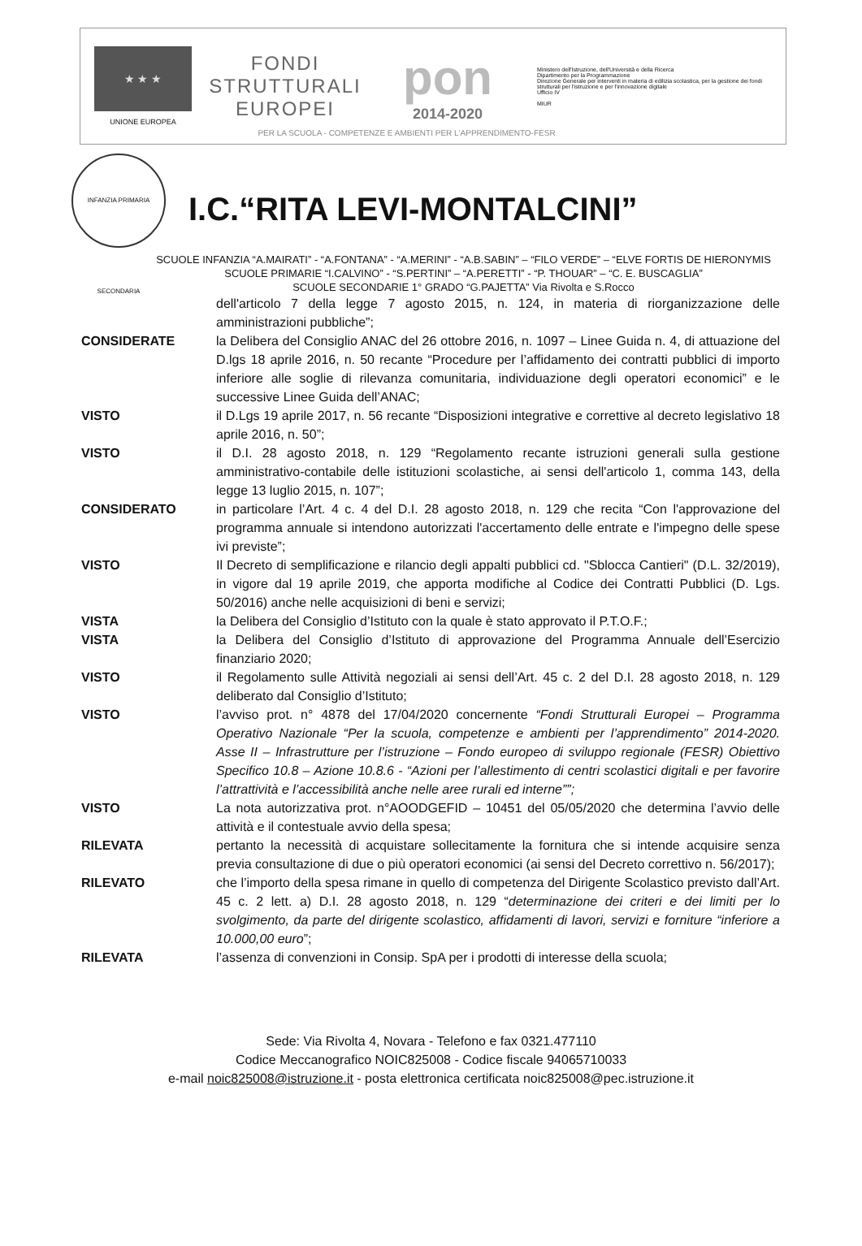★ ★ ★
UNIONE EUROPEA
FONDI
STRUTTURALI
EUROPEI
pon
2014-2020
Ministero dell'Istruzione, dell'Università e della Ricerca
Dipartimento per la Programmazione
Direzione Generale per interventi in materia di edilizia scolastica, per la gestione dei fondi strutturali per l'istruzione e per l'innovazione digitale
Ufficio IV
MIUR
PER LA SCUOLA - COMPETENZE E AMBIENTI PER L'APPRENDIMENTO-FESR
INFANZIA PRIMARIA SECONDARIA
I.C.“RITA LEVI-MONTALCINI”
SCUOLE INFANZIA “A.MAIRATI” - “A.FONTANA” - “A.MERINI” - “A.B.SABIN” – “FILO VERDE” – “ELVE FORTIS DE HIERONYMIS
SCUOLE PRIMARIE “I.CALVINO” - “S.PERTINI” – “A.PERETTI” - “P. THOUAR” – “C. E. BUSCAGLIA”
SCUOLE SECONDARIE 1° GRADO “G.PAJETTA” Via Rivolta e S.Rocco
dell'articolo 7 della legge 7 agosto 2015, n. 124, in materia di riorganizzazione delle amministrazioni pubbliche”;
CONSIDERATE la Delibera del Consiglio ANAC del 26 ottobre 2016, n. 1097 – Linee Guida n. 4, di attuazione del D.lgs 18 aprile 2016, n. 50 recante “Procedure per l’affidamento dei contratti pubblici di importo inferiore alle soglie di rilevanza comunitaria, individuazione degli operatori economici” e le successive Linee Guida dell’ANAC;
VISTO il D.Lgs 19 aprile 2017, n. 56 recante “Disposizioni integrative e correttive al decreto legislativo 18 aprile 2016, n. 50”;
VISTO il D.I. 28 agosto 2018, n. 129 “Regolamento recante istruzioni generali sulla gestione amministrativo-contabile delle istituzioni scolastiche, ai sensi dell'articolo 1, comma 143, della legge 13 luglio 2015, n. 107”;
CONSIDERATO in particolare l’Art. 4 c. 4 del D.I. 28 agosto 2018, n. 129 che recita “Con l'approvazione del programma annuale si intendono autorizzati l'accertamento delle entrate e l'impegno delle spese ivi previste”;
VISTO Il Decreto di semplificazione e rilancio degli appalti pubblici cd. "Sblocca Cantieri" (D.L. 32/2019), in vigore dal 19 aprile 2019, che apporta modifiche al Codice dei Contratti Pubblici (D. Lgs. 50/2016) anche nelle acquisizioni di beni e servizi;
VISTA la Delibera del Consiglio d’Istituto con la quale è stato approvato il P.T.O.F.;
VISTA la Delibera del Consiglio d’Istituto di approvazione del Programma Annuale dell’Esercizio finanziario 2020;
VISTO il Regolamento sulle Attività negoziali ai sensi dell’Art. 45 c. 2 del D.I. 28 agosto 2018, n. 129 deliberato dal Consiglio d’Istituto;
VISTO l’avviso prot. n° 4878 del 17/04/2020 concernente “Fondi Strutturali Europei – Programma Operativo Nazionale “Per la scuola, competenze e ambienti per l’apprendimento” 2014-2020. Asse II – Infrastrutture per l’istruzione – Fondo europeo di sviluppo regionale (FESR) Obiettivo Specifico 10.8 – Azione 10.8.6 - “Azioni per l’allestimento di centri scolastici digitali e per favorire l’attrattività e l’accessibilità anche nelle aree rurali ed interne””;
VISTO La nota autorizzativa prot. n°AOODGEFID – 10451 del 05/05/2020 che determina l’avvio delle attività e il contestuale avvio della spesa;
RILEVATA pertanto la necessità di acquistare sollecitamente la fornitura che si intende acquisire senza previa consultazione di due o più operatori economici (ai sensi del Decreto correttivo n. 56/2017);
RILEVATO che l’importo della spesa rimane in quello di competenza del Dirigente Scolastico previsto dall’Art. 45 c. 2 lett. a) D.I. 28 agosto 2018, n. 129 “determinazione dei criteri e dei limiti per lo svolgimento, da parte del dirigente scolastico, affidamenti di lavori, servizi e forniture “inferiore a 10.000,00 euro”;
RILEVATA l’assenza di convenzioni in Consip. SpA per i prodotti di interesse della scuola;
Sede: Via Rivolta 4, Novara - Telefono e fax 0321.477110
Codice Meccanografico NOIC825008 - Codice fiscale 94065710033
e-mail noic825008@istruzione.it - posta elettronica certificata noic825008@pec.istruzione.it